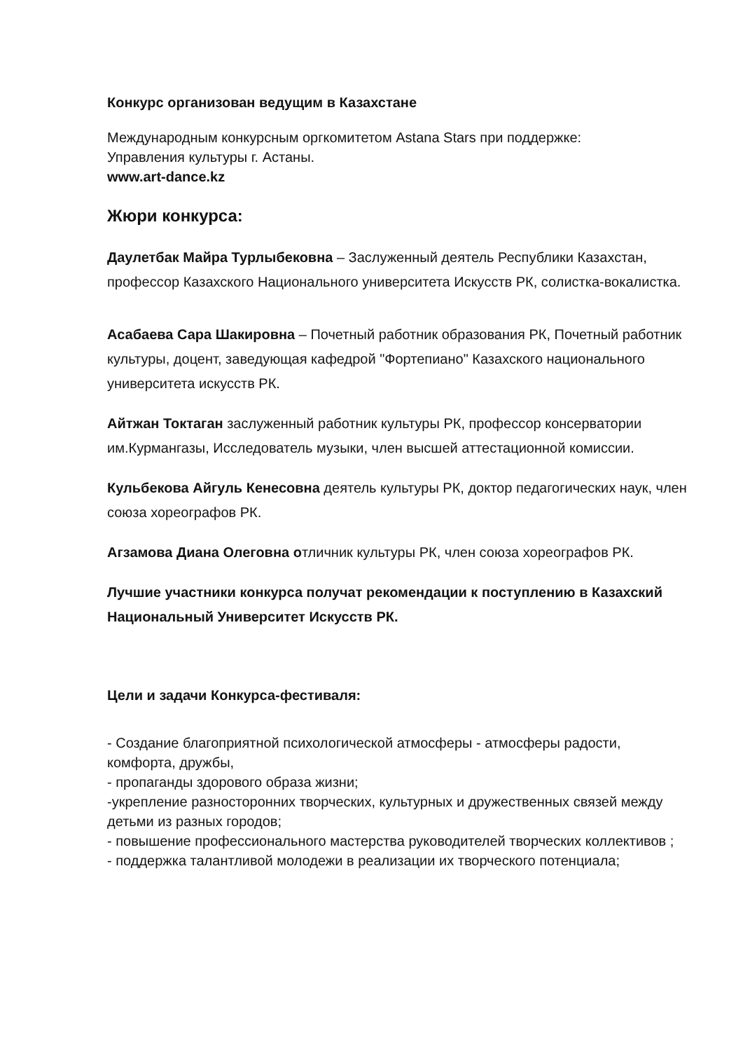Конкурс организован ведущим в Казахстане
Международным конкурсным оргкомитетом Astana Stars при поддержке:
Управления культуры г. Астаны.
www.art-dance.kz
Жюри конкурса:
Даулетбак Майра Турлыбековна – Заслуженный деятель Республики Казахстан, профессор Казахского Национального университета Искусств РК, солистка-вокалистка.
Асабаева Сара Шакировна – Почетный работник образования РК, Почетный работник культуры, доцент, заведующая кафедрой "Фортепиано" Казахского национального университета искусств РК.
Айтжан Токтаган заслуженный работник культуры РК, профессор консерватории им.Курмангазы, Исследователь музыки, член высшей аттестационной комиссии.
Кульбекова Айгуль Кенесовна деятель культуры РК, доктор педагогических наук, член союза хореографов РК.
Агзамова Диана Олеговна отличник культуры РК, член союза хореографов РК.
Лучшие участники конкурса получат рекомендации к поступлению в Казахский Национальный Университет Искусств РК.
Цели и задачи Конкурса-фестиваля:
- Создание благоприятной психологической атмосферы - атмосферы радости, комфорта, дружбы,
- пропаганды здорового образа жизни;
-укрепление разносторонних творческих, культурных и дружественных связей между детьми из разных городов;
- повышение профессионального мастерства руководителей творческих коллективов ;
- поддержка талантливой молодежи в реализации их творческого потенциала;